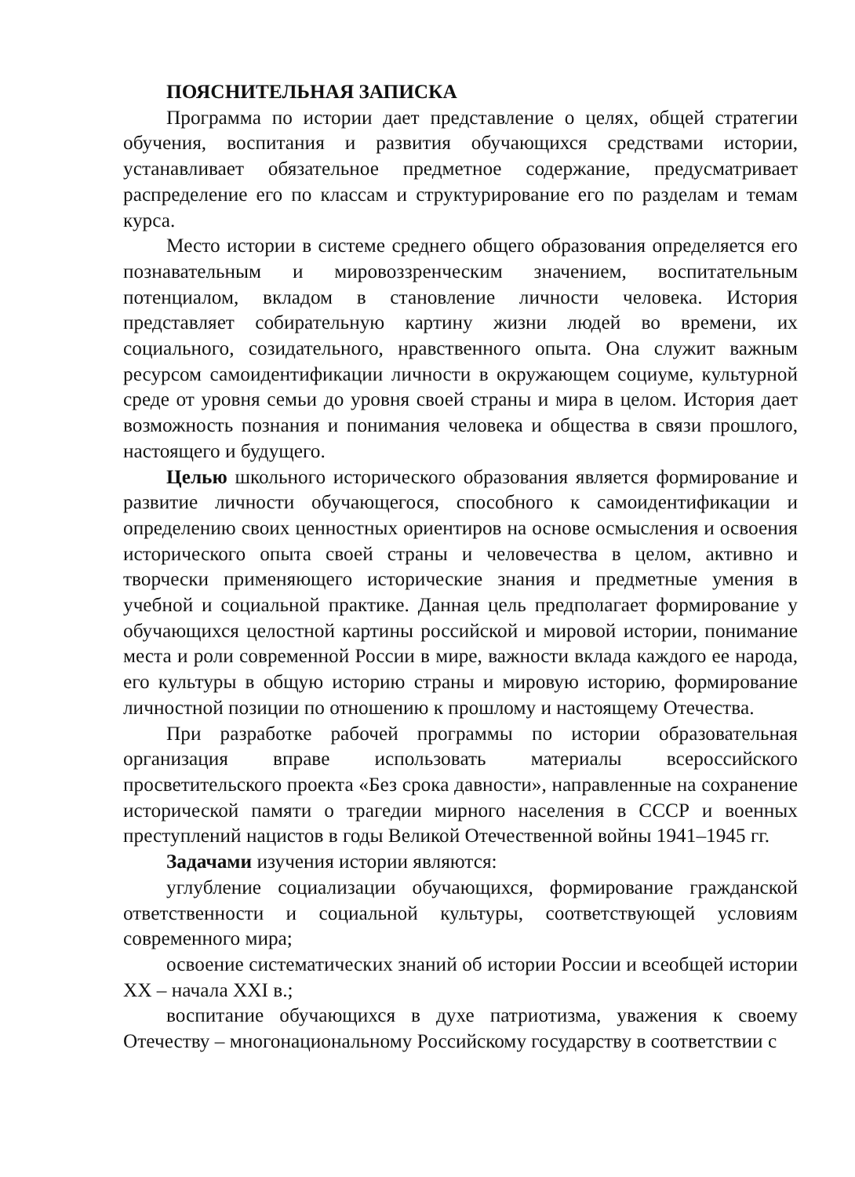ПОЯСНИТЕЛЬНАЯ ЗАПИСКА
Программа по истории дает представление о целях, общей стратегии обучения, воспитания и развития обучающихся средствами истории, устанавливает обязательное предметное содержание, предусматривает распределение его по классам и структурирование его по разделам и темам курса.
Место истории в системе среднего общего образования определяется его познавательным и мировоззренческим значением, воспитательным потенциалом, вкладом в становление личности человека. История представляет собирательную картину жизни людей во времени, их социального, созидательного, нравственного опыта. Она служит важным ресурсом самоидентификации личности в окружающем социуме, культурной среде от уровня семьи до уровня своей страны и мира в целом. История дает возможность познания и понимания человека и общества в связи прошлого, настоящего и будущего.
Целью школьного исторического образования является формирование и развитие личности обучающегося, способного к самоидентификации и определению своих ценностных ориентиров на основе осмысления и освоения исторического опыта своей страны и человечества в целом, активно и творчески применяющего исторические знания и предметные умения в учебной и социальной практике. Данная цель предполагает формирование у обучающихся целостной картины российской и мировой истории, понимание места и роли современной России в мире, важности вклада каждого ее народа, его культуры в общую историю страны и мировую историю, формирование личностной позиции по отношению к прошлому и настоящему Отечества.
При разработке рабочей программы по истории образовательная организация вправе использовать материалы всероссийского просветительского проекта «Без срока давности», направленные на сохранение исторической памяти о трагедии мирного населения в СССР и военных преступлений нацистов в годы Великой Отечественной войны 1941–1945 гг.
Задачами изучения истории являются:
углубление социализации обучающихся, формирование гражданской ответственности и социальной культуры, соответствующей условиям современного мира;
освоение систематических знаний об истории России и всеобщей истории XX – начала XXI в.;
воспитание обучающихся в духе патриотизма, уважения к своему Отечеству – многонациональному Российскому государству в соответствии с